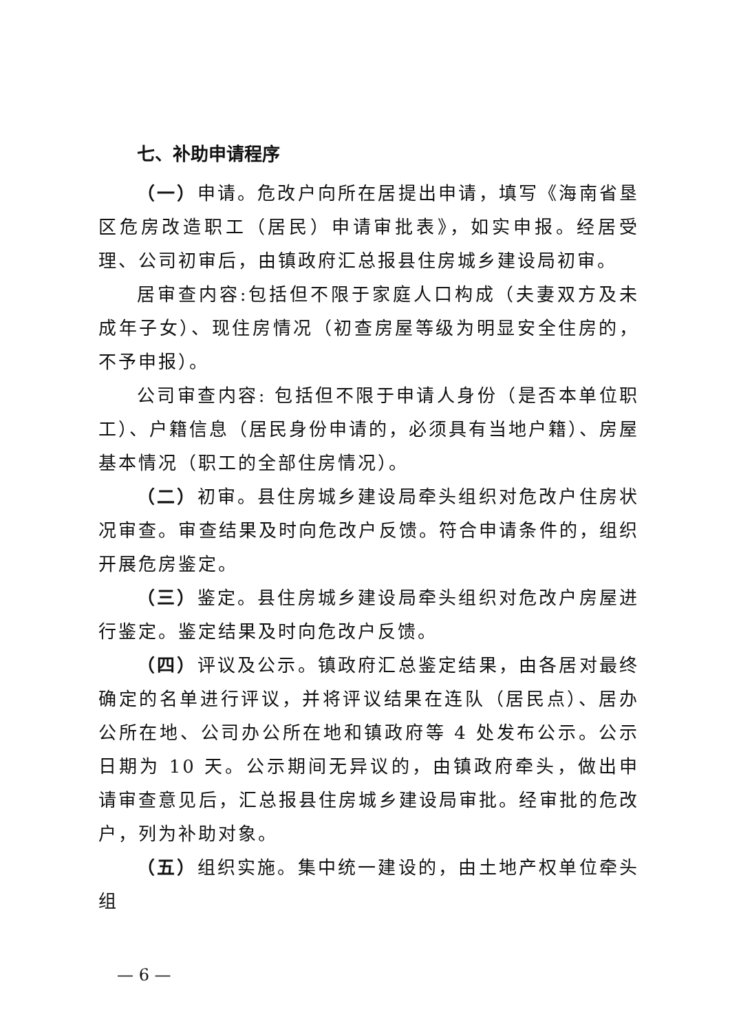七、补助申请程序
（一）申请。危改户向所在居提出申请，填写《海南省垦区危房改造职工（居民）申请审批表》，如实申报。经居受理、公司初审后，由镇政府汇总报县住房城乡建设局初审。
居审查内容:包括但不限于家庭人口构成（夫妻双方及未成年子女）、现住房情况（初查房屋等级为明显安全住房的，不予申报）。
公司审查内容: 包括但不限于申请人身份（是否本单位职工）、户籍信息（居民身份申请的，必须具有当地户籍）、房屋基本情况（职工的全部住房情况）。
（二）初审。县住房城乡建设局牵头组织对危改户住房状况审查。审查结果及时向危改户反馈。符合申请条件的，组织开展危房鉴定。
（三）鉴定。县住房城乡建设局牵头组织对危改户房屋进行鉴定。鉴定结果及时向危改户反馈。
（四）评议及公示。镇政府汇总鉴定结果，由各居对最终确定的名单进行评议，并将评议结果在连队（居民点）、居办公所在地、公司办公所在地和镇政府等 4 处发布公示。公示日期为 10 天。公示期间无异议的，由镇政府牵头，做出申请审查意见后，汇总报县住房城乡建设局审批。经审批的危改户，列为补助对象。
（五）组织实施。集中统一建设的，由土地产权单位牵头组
— 6 —